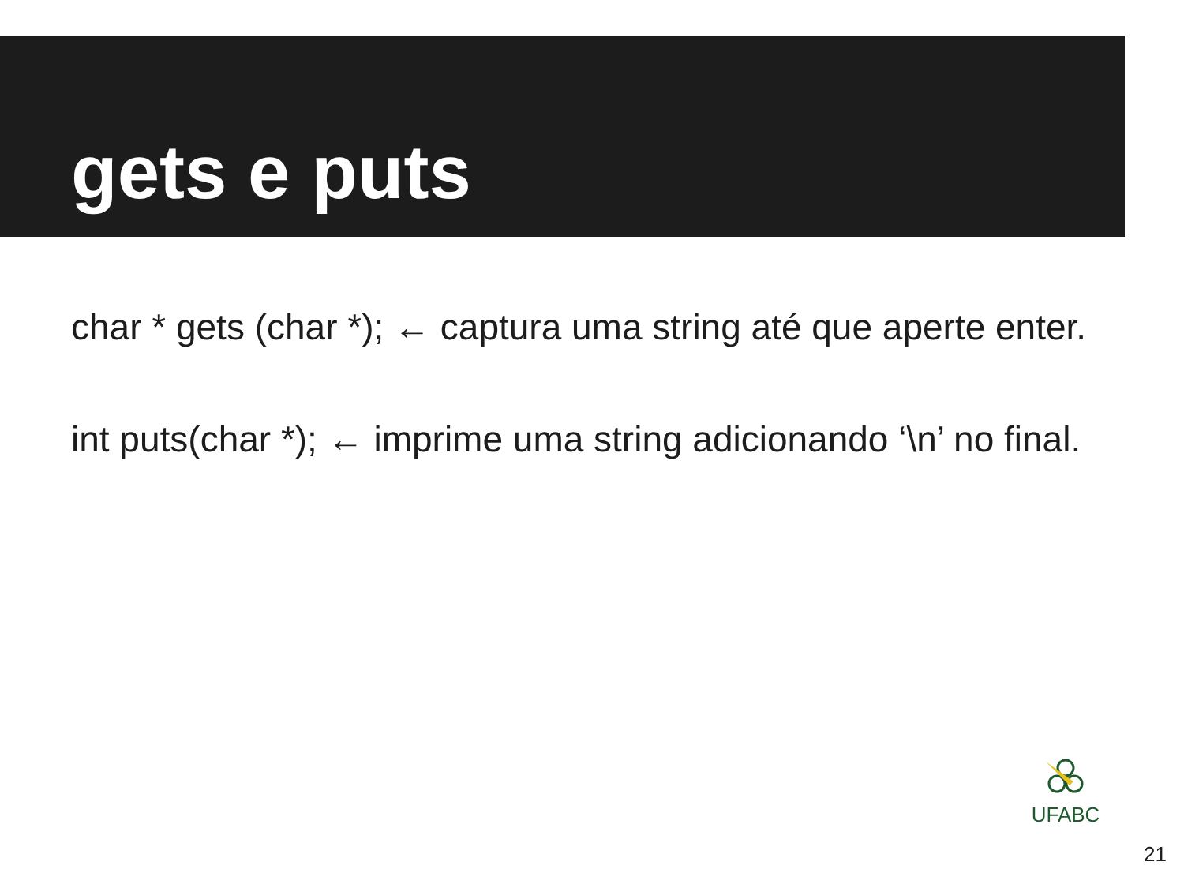gets e puts
char * gets (char *); ← captura uma string até que aperte enter.
int puts(char *); ← imprime uma string adicionando ‘\n’ no final.
UFABC
21